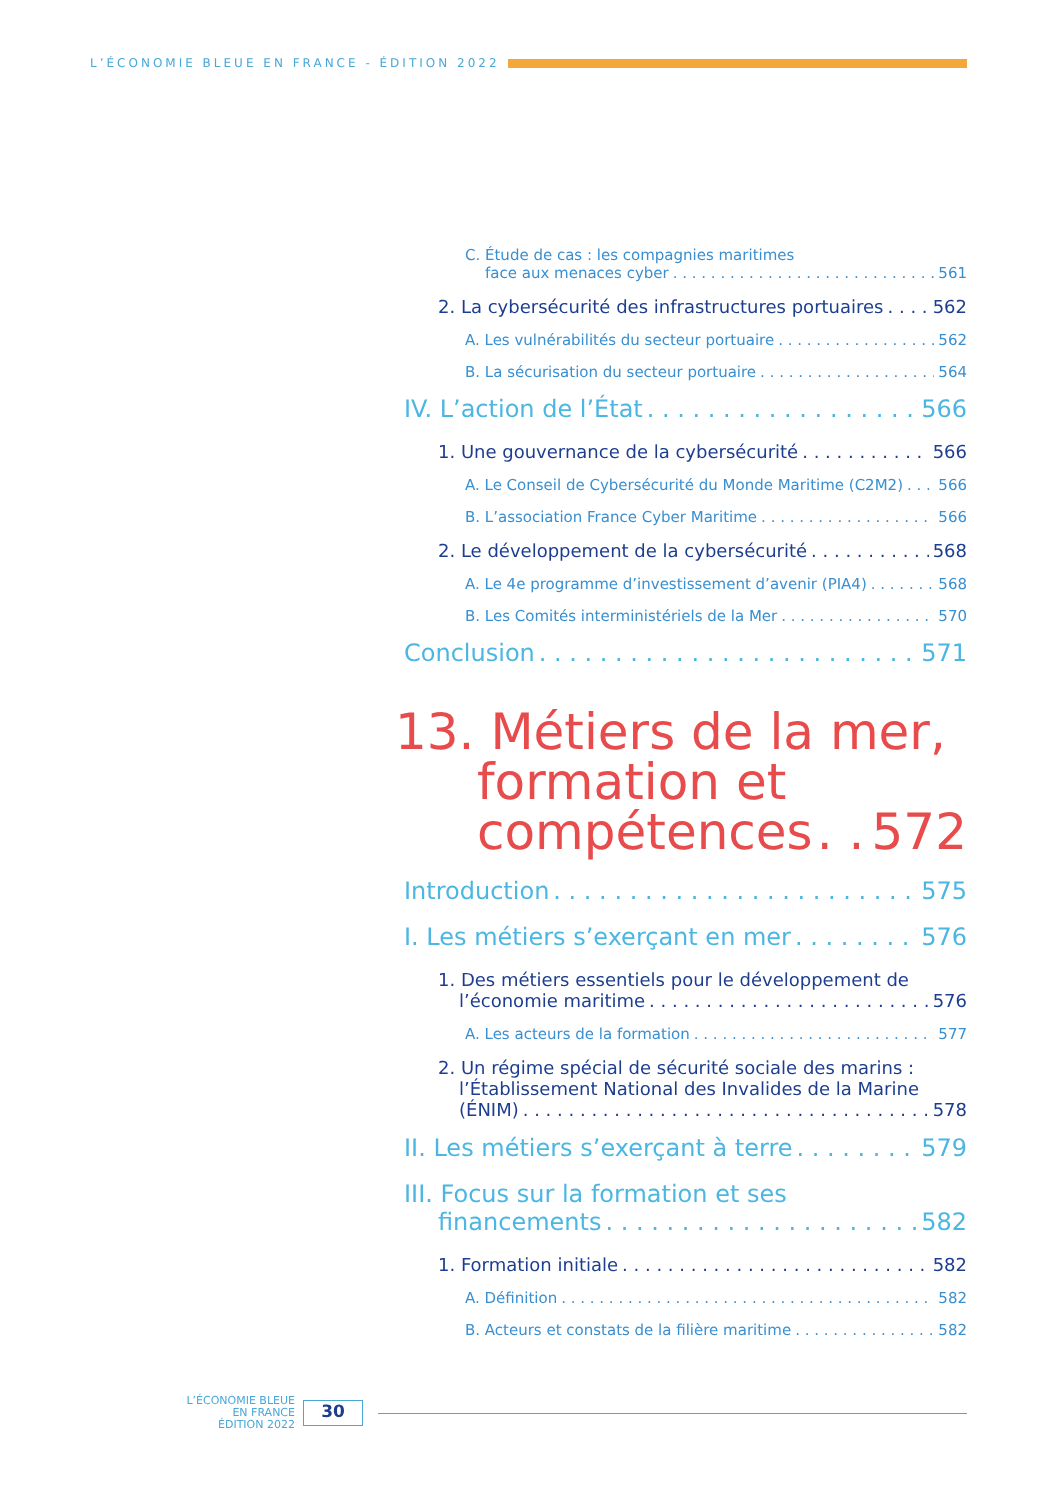L’ÉCONOMIE BLEUE EN FRANCE - ÉDITION 2022
C. Étude de cas : les compagnies maritimes
face aux menaces cyber 561
2. La cybersécurité des infrastructures portuaires 562
A. Les vulnérabilités du secteur portuaire 562
B. La sécurisation du secteur portuaire 564
IV. L’action de l’État 566
1. Une gouvernance de la cybersécurité 566
A. Le Conseil de Cybersécurité du Monde Maritime (C2M2) 566
B. L’association France Cyber Maritime 566
2. Le développement de la cybersécurité 568
A. Le 4e programme d’investissement d’avenir (PIA4) 568
B. Les Comités interministériels de la Mer 570
Conclusion 571
13. Métiers de la mer,
formation et
compétences 572
Introduction 575
I. Les métiers s’exerçant en mer 576
1. Des métiers essentiels pour le développement de
l’économie maritime 576
A. Les acteurs de la formation 577
2. Un régime spécial de sécurité sociale des marins :
l’Établissement National des Invalides de la Marine
(ÉNIM) 578
II. Les métiers s’exerçant à terre 579
III. Focus sur la formation et ses
financements 582
1. Formation initiale 582
A. Définition 582
B. Acteurs et constats de la filière maritime 582
L’ÉCONOMIE BLEUE
EN FRANCE
ÉDITION 2022
30